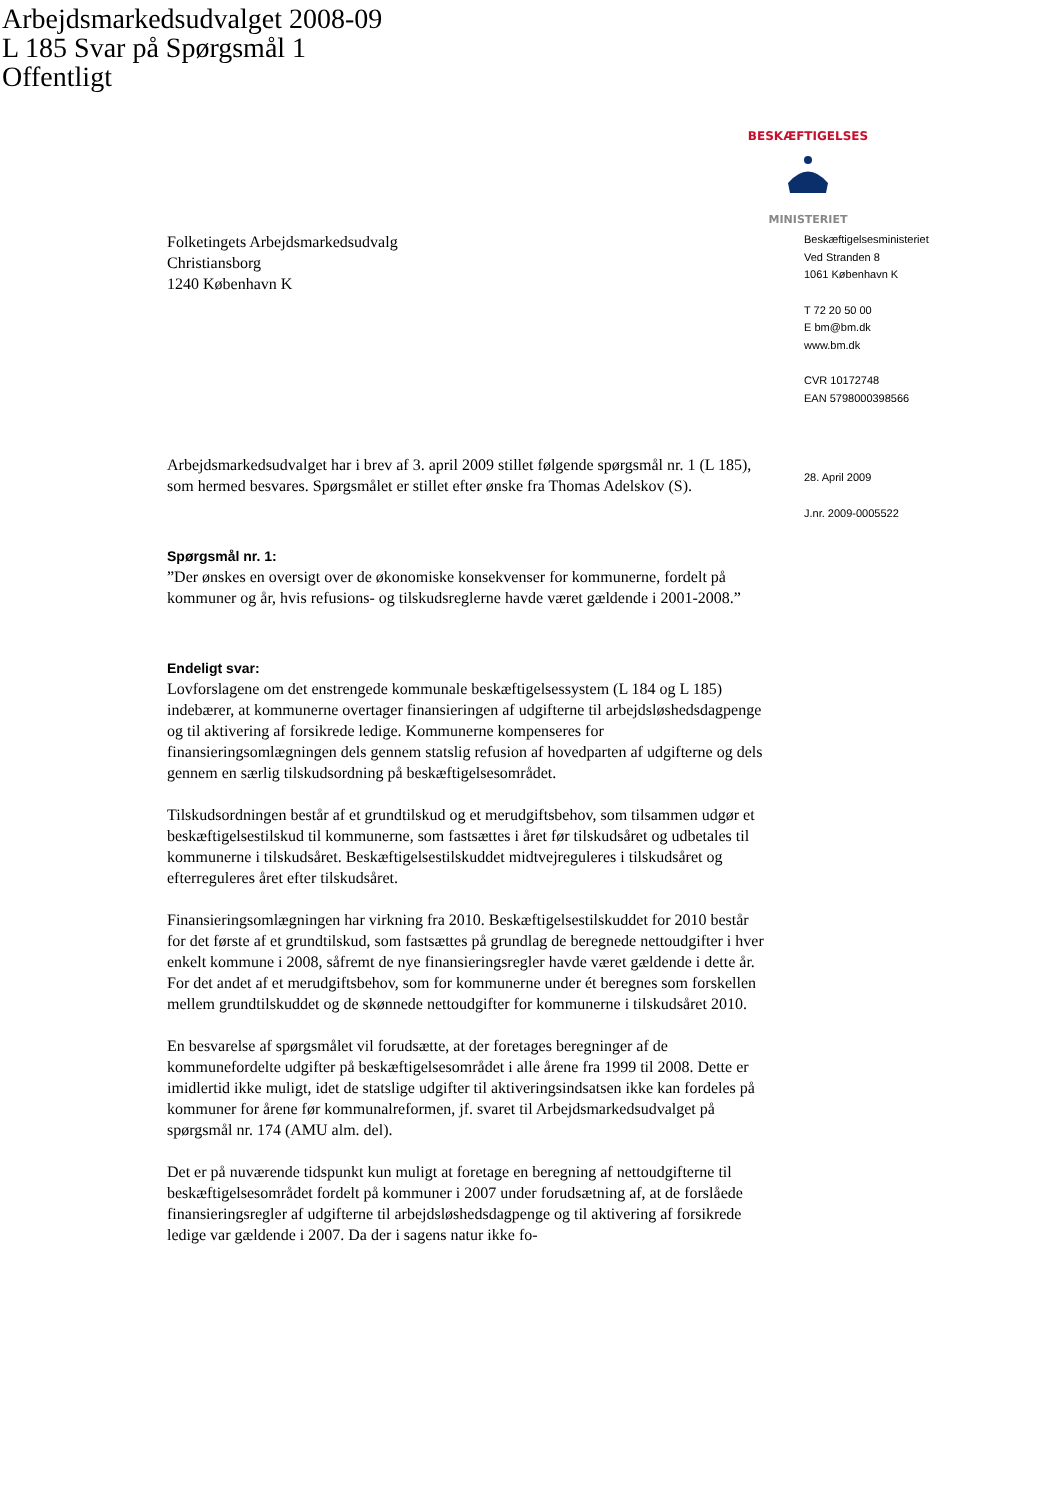Arbejdsmarkedsudvalget 2008-09
L 185 Svar på Spørgsmål 1
Offentligt
BESKÆFTIGELSES
MINISTERIET
Folketingets Arbejdsmarkedsudvalg
Christiansborg
1240 København K
Arbejdsmarkedsudvalget har i brev af 3. april 2009 stillet følgende spørgsmål nr. 1 (L 185), som hermed besvares. Spørgsmålet er stillet efter ønske fra Thomas Adelskov (S).
Spørgsmål nr. 1:
”Der ønskes en oversigt over de økonomiske konsekvenser for kommunerne, fordelt på kommuner og år, hvis refusions- og tilskudsreglerne havde været gældende i 2001-2008.”
Endeligt svar:
Lovforslagene om det enstrengede kommunale beskæftigelsessystem (L 184 og L 185) indebærer, at kommunerne overtager finansieringen af udgifterne til arbejdsløshedsdagpenge og til aktivering af forsikrede ledige. Kommunerne kompenseres for finansieringsomlægningen dels gennem statslig refusion af hovedparten af udgifterne og dels gennem en særlig tilskudsordning på beskæftigelsesområdet.
Tilskudsordningen består af et grundtilskud og et merudgiftsbehov, som tilsammen udgør et beskæftigelsestilskud til kommunerne, som fastsættes i året før tilskudsåret og udbetales til kommunerne i tilskudsåret. Beskæftigelsestilskuddet midtvejreguleres i tilskudsåret og efterreguleres året efter tilskudsåret.
Finansieringsomlægningen har virkning fra 2010. Beskæftigelsestilskuddet for 2010 består for det første af et grundtilskud, som fastsættes på grundlag de beregnede nettoudgifter i hver enkelt kommune i 2008, såfremt de nye finansieringsregler havde været gældende i dette år. For det andet af et merudgiftsbehov, som for kommunerne under ét beregnes som forskellen mellem grundtilskuddet og de skønnede nettoudgifter for kommunerne i tilskudsåret 2010.
En besvarelse af spørgsmålet vil forudsætte, at der foretages beregninger af de kommunefordelte udgifter på beskæftigelsesområdet i alle årene fra 1999 til 2008. Dette er imidlertid ikke muligt, idet de statslige udgifter til aktiveringsindsatsen ikke kan fordeles på kommuner for årene før kommunalreformen, jf. svaret til Arbejdsmarkedsudvalget på spørgsmål nr. 174 (AMU alm. del).
Det er på nuværende tidspunkt kun muligt at foretage en beregning af nettoudgifterne til beskæftigelsesområdet fordelt på kommuner i 2007 under forudsætning af, at de forslåede finansieringsregler af udgifterne til arbejdsløshedsdagpenge og til aktivering af forsikrede ledige var gældende i 2007. Da der i sagens natur ikke fo-
Beskæftigelsesministeriet
Ved Stranden 8
1061 København K
T 72 20 50 00
E bm@bm.dk
www.bm.dk
CVR 10172748
EAN 5798000398566
28. April 2009
J.nr. 2009-0005522